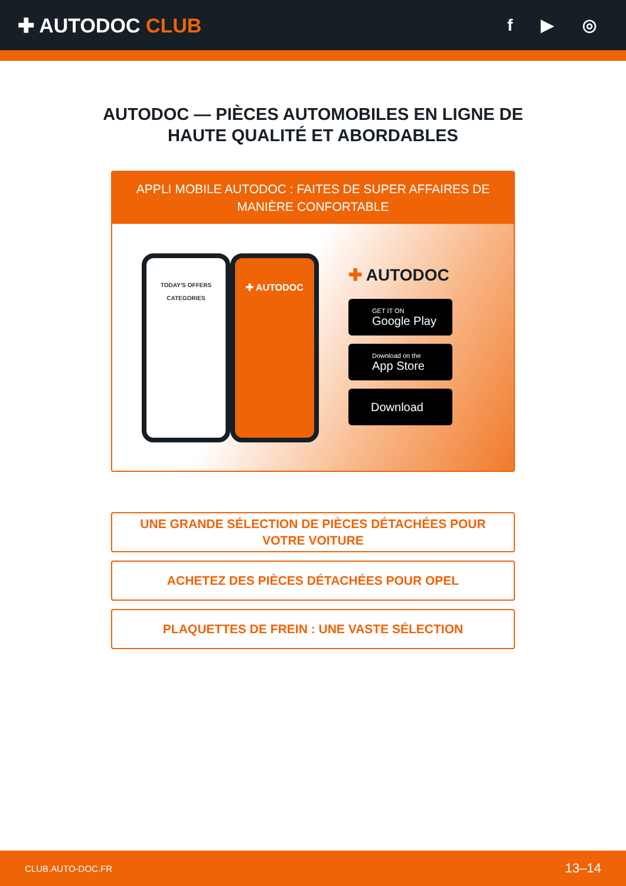✚ AUTODOC CLUB
f ▶ ◎
AUTODOC — PIÈCES AUTOMOBILES EN LIGNE DE HAUTE QUALITÉ ET ABORDABLES
APPLI MOBILE AUTODOC : FAITES DE SUPER AFFAIRES DE MANIÈRE CONFORTABLE
TODAY'S OFFERS
CATEGORIES
✚ AUTODOC
✚ AUTODOC
GET IT ON
Google Play
Download on the
App Store
Download
UNE GRANDE SÉLECTION DE PIÈCES DÉTACHÉES POUR VOTRE VOITURE
ACHETEZ DES PIÈCES DÉTACHÉES POUR OPEL
PLAQUETTES DE FREIN : UNE VASTE SÉLECTION
CLUB.AUTO-DOC.FR 13–14